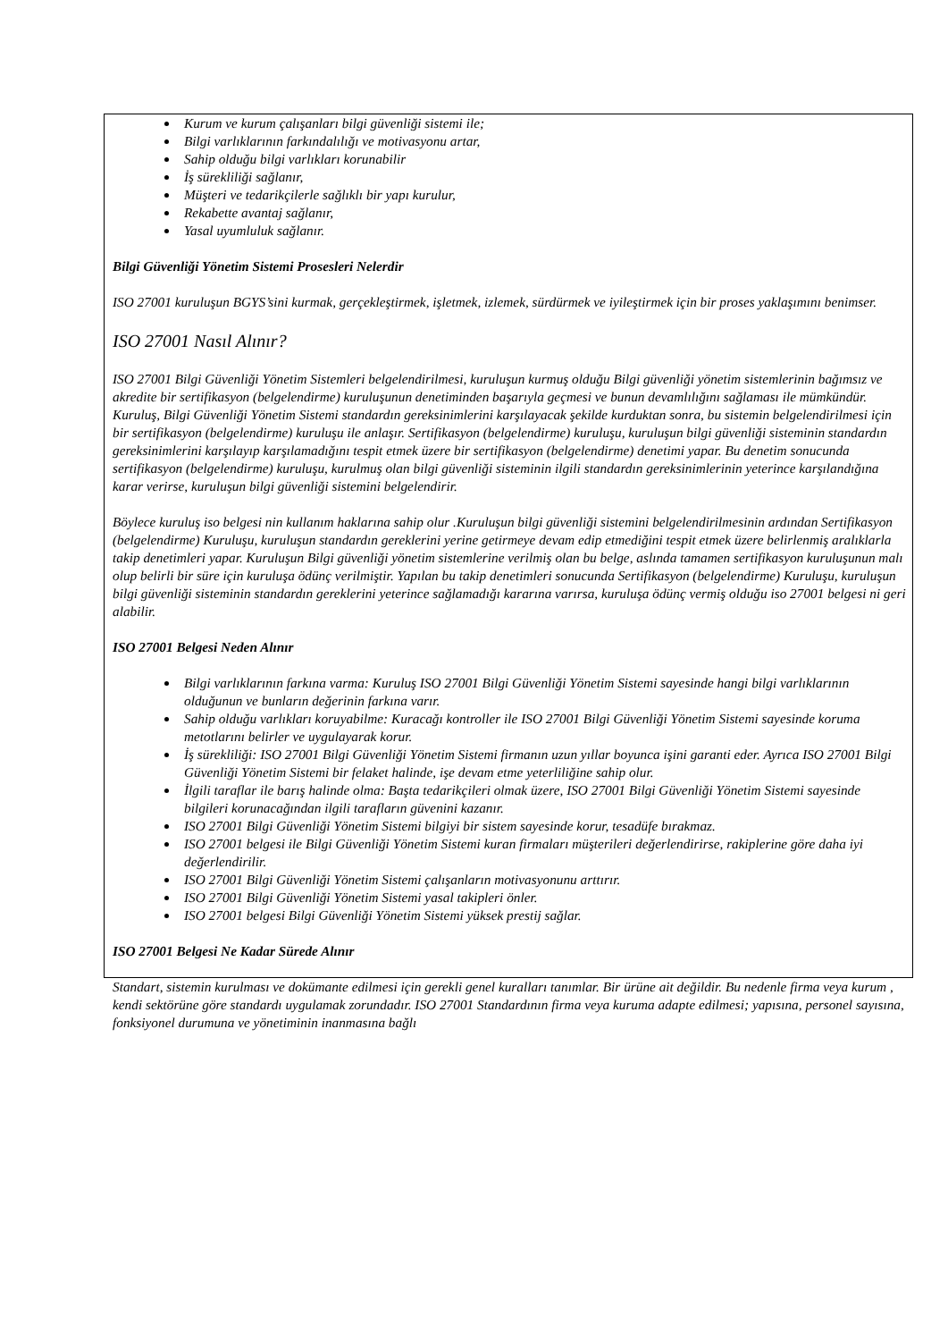Kurum ve kurum çalışanları bilgi güvenliği sistemi ile;
Bilgi varlıklarının farkındalılığı ve motivasyonu artar,
Sahip olduğu bilgi varlıkları korunabilir
İş sürekliliği sağlanır,
Müşteri ve tedarikçilerle sağlıklı bir yapı kurulur,
Rekabette avantaj sağlanır,
Yasal uyumluluk sağlanır.
Bilgi Güvenliği Yönetim Sistemi Prosesleri Nelerdir
ISO 27001 kuruluşun BGYS’sini kurmak, gerçekleştirmek, işletmek, izlemek, sürdürmek ve iyileştirmek için bir proses yaklaşımını benimser.
ISO 27001 Nasıl Alınır?
ISO 27001 Bilgi Güvenliği Yönetim Sistemleri belgelendirilmesi, kuruluşun kurmuş olduğu Bilgi güvenliği yönetim sistemlerinin bağımsız ve akredite bir sertifikasyon (belgelendirme) kuruluşunun denetiminden başarıyla geçmesi ve bunun devamlılığını sağlaması ile mümkündür. Kuruluş, Bilgi Güvenliği Yönetim Sistemi standardın gereksinimlerini karşılayacak şekilde kurduktan sonra, bu sistemin belgelendirilmesi için bir sertifikasyon (belgelendirme) kuruluşu ile anlaşır. Sertifikasyon (belgelendirme) kuruluşu, kuruluşun bilgi güvenliği sisteminin standardın gereksinimlerini karşılayıp karşılamadığını tespit etmek üzere bir sertifikasyon (belgelendirme) denetimi yapar. Bu denetim sonucunda sertifikasyon (belgelendirme) kuruluşu, kurulmuş olan bilgi güvenliği sisteminin ilgili standardın gereksinimlerinin yeterince karşılandığına karar verirse, kuruluşun bilgi güvenliği sistemini belgelendirir.
Böylece kuruluş iso belgesi nin kullanım haklarına sahip olur .Kuruluşun bilgi güvenliği sistemini belgelendirilmesinin ardından Sertifikasyon (belgelendirme) Kuruluşu, kuruluşun standardın gereklerini yerine getirmeye devam edip etmediğini tespit etmek üzere belirlenmiş aralıklarla takip denetimleri yapar. Kuruluşun Bilgi güvenliği yönetim sistemlerine verilmiş olan bu belge, aslında tamamen sertifikasyon kuruluşunun malı olup belirli bir süre için kuruluşa ödünç verilmiştir. Yapılan bu takip denetimleri sonucunda Sertifikasyon (belgelendirme) Kuruluşu, kuruluşun bilgi güvenliği sisteminin standardın gereklerini yeterince sağlamadığı kararına varırsa, kuruluşa ödünç vermiş olduğu iso 27001 belgesi ni geri alabilir.
ISO 27001 Belgesi Neden Alınır
Bilgi varlıklarının farkına varma: Kuruluş ISO 27001 Bilgi Güvenliği Yönetim Sistemi sayesinde hangi bilgi varlıklarının olduğunun ve bunların değerinin farkına varır.
Sahip olduğu varlıkları koruyabilme: Kuracağı kontroller ile ISO 27001 Bilgi Güvenliği Yönetim Sistemi sayesinde koruma metotlarını belirler ve uygulayarak korur.
İş sürekliliği: ISO 27001 Bilgi Güvenliği Yönetim Sistemi firmanın uzun yıllar boyunca işini garanti eder. Ayrıca ISO 27001 Bilgi Güvenliği Yönetim Sistemi bir felaket halinde, işe devam etme yeterliliğine sahip olur.
İlgili taraflar ile barış halinde olma: Başta tedarikçileri olmak üzere, ISO 27001 Bilgi Güvenliği Yönetim Sistemi sayesinde bilgileri korunacağından ilgili tarafların güvenini kazanır.
ISO 27001 Bilgi Güvenliği Yönetim Sistemi bilgiyi bir sistem sayesinde korur, tesadüfe bırakmaz.
ISO 27001 belgesi ile Bilgi Güvenliği Yönetim Sistemi kuran firmaları müşterileri değerlendirirse, rakiplerine göre daha iyi değerlendirilir.
ISO 27001 Bilgi Güvenliği Yönetim Sistemi çalışanların motivasyonunu arttırır.
ISO 27001 Bilgi Güvenliği Yönetim Sistemi yasal takipleri önler.
ISO 27001 belgesi Bilgi Güvenliği Yönetim Sistemi yüksek prestij sağlar.
ISO 27001 Belgesi Ne Kadar Sürede Alınır
Standart, sistemin kurulması ve dokümante edilmesi için gerekli genel kuralları tanımlar. Bir ürüne ait değildir. Bu nedenle firma veya kurum , kendi sektörüne göre standardı uygulamak zorundadır. ISO 27001 Standardının firma veya kuruma adapte edilmesi; yapısına, personel sayısına, fonksiyonel durumuna ve yönetiminin inanmasına bağlı